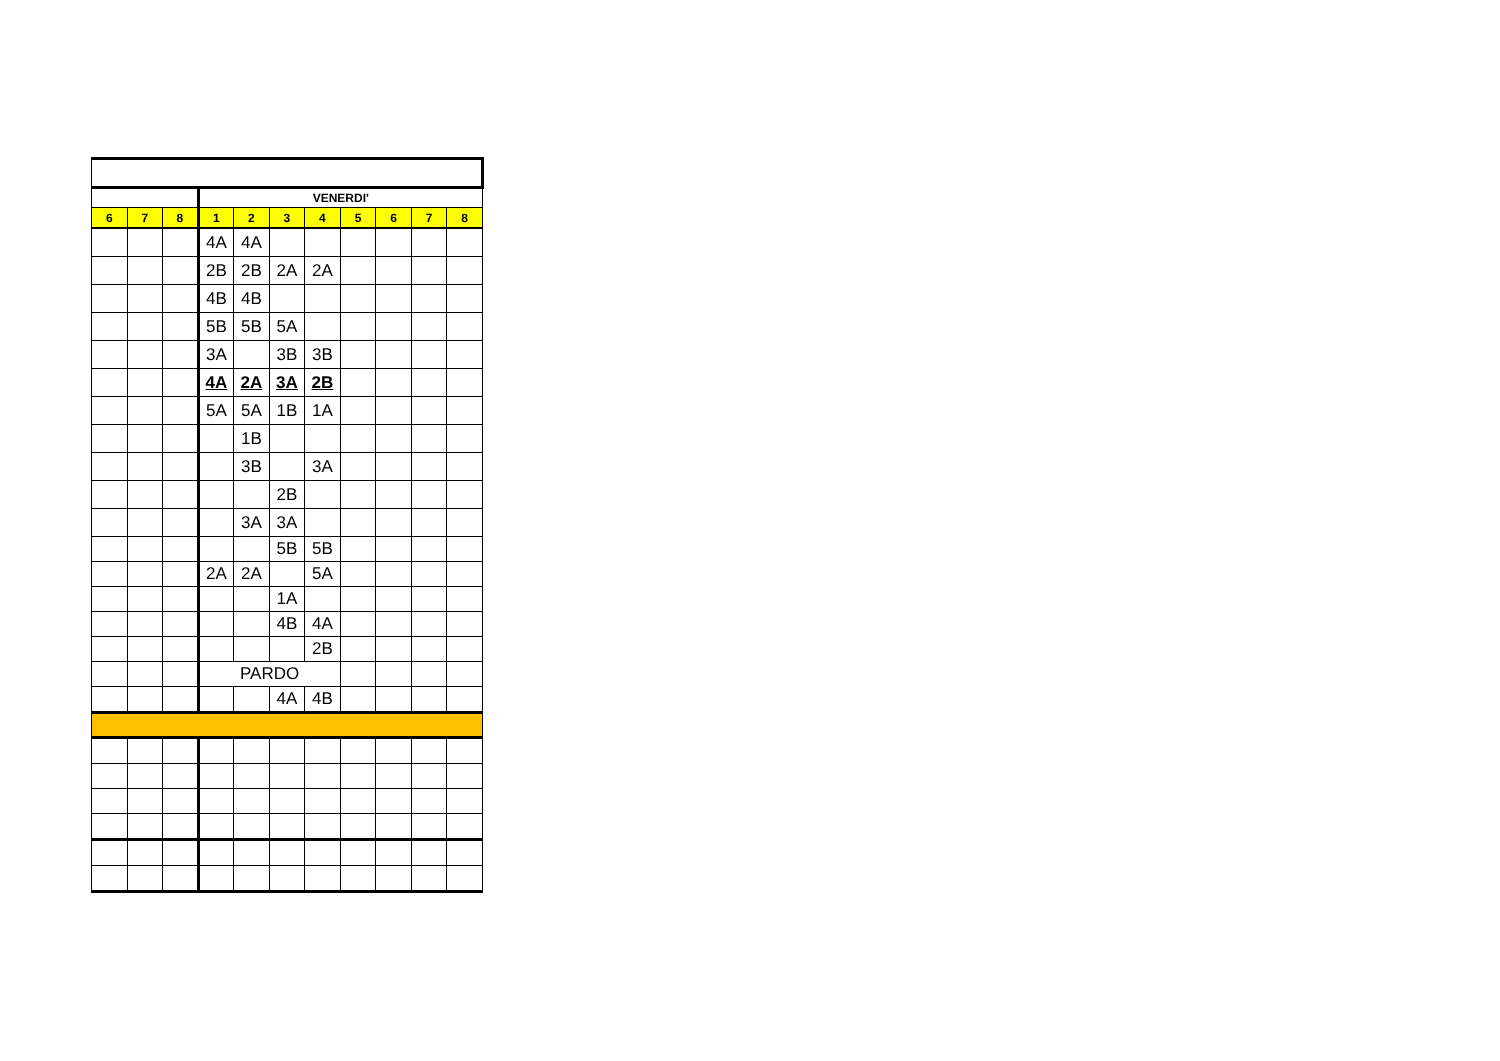| | | | VENERDI' | | | | | | | |
| 6 | 7 | 8 | 1 | 2 | 3 | 4 | 5 | 6 | 7 | 8 |
| | | | 4A | 4A | | | | | | |
| | | | 2B | 2B | 2A | 2A | | | | |
| | | | 4B | 4B | | | | | | |
| | | | 5B | 5B | 5A | | | | | |
| | | | 3A | | 3B | 3B | | | | |
| | | | 4A | 2A | 3A | 2B | | | | |
| | | | 5A | 5A | 1B | 1A | | | | |
| | | | | 1B | | | | | | |
| | | | | 3B | | 3A | | | | |
| | | | | | 2B | | | | | |
| | | | | 3A | 3A | | | | | |
| | | | | | 5B | 5B | | | | |
| | | | 2A | 2A | | 5A | | | | |
| | | | | | 1A | | | | | |
| | | | | | 4B | 4A | | | | |
| | | | | | | 2B | | | | |
| | | | PARDO | | | | | | | |
| | | | | | 4A | 4B | | | | |